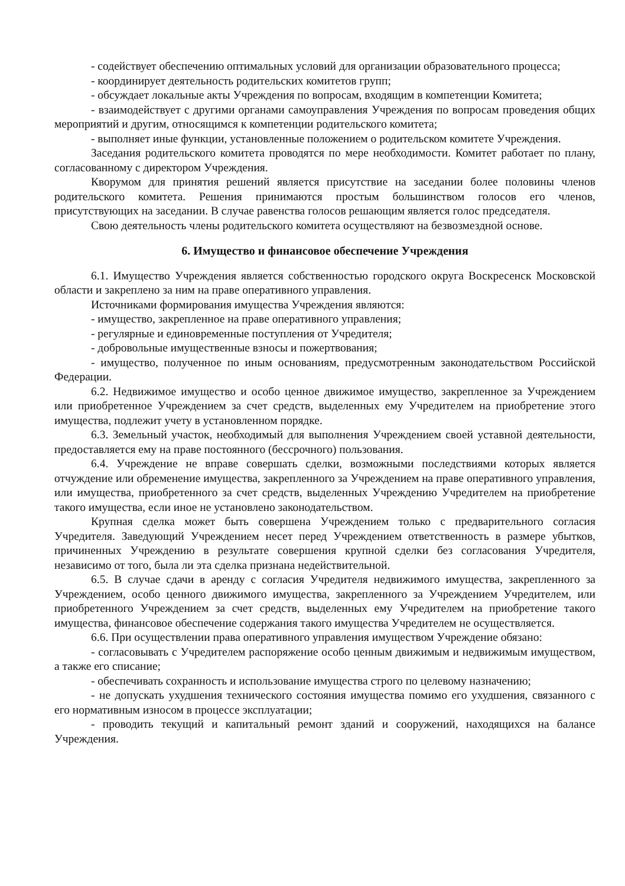- содействует обеспечению оптимальных условий для организации образовательного процесса;
- координирует деятельность родительских комитетов групп;
- обсуждает локальные акты Учреждения по вопросам, входящим в компетенции Комитета;
- взаимодействует с другими органами самоуправления Учреждения по вопросам проведения общих мероприятий и другим, относящимся к компетенции родительского комитета;
- выполняет иные функции, установленные положением о родительском комитете Учреждения.
Заседания родительского комитета проводятся по мере необходимости. Комитет работает по плану, согласованному с директором Учреждения.
Кворумом для принятия решений является присутствие на заседании более половины членов родительского комитета. Решения принимаются простым большинством голосов его членов, присутствующих на заседании. В случае равенства голосов решающим является голос председателя.
Свою деятельность члены родительского комитета осуществляют на безвозмездной основе.
6. Имущество и финансовое обеспечение Учреждения
6.1. Имущество Учреждения является собственностью городского округа Воскресенск Московской области и закреплено за ним на праве оперативного управления.
Источниками формирования имущества Учреждения являются:
- имущество, закрепленное на праве оперативного управления;
- регулярные и единовременные поступления от Учредителя;
- добровольные имущественные взносы и пожертвования;
- имущество, полученное по иным основаниям, предусмотренным законодательством Российской Федерации.
6.2. Недвижимое имущество и особо ценное движимое имущество, закрепленное за Учреждением или приобретенное Учреждением за счет средств, выделенных ему Учредителем на приобретение этого имущества, подлежит учету в установленном порядке.
6.3. Земельный участок, необходимый для выполнения Учреждением своей уставной деятельности, предоставляется ему на праве постоянного (бессрочного) пользования.
6.4. Учреждение не вправе совершать сделки, возможными последствиями которых является отчуждение или обременение имущества, закрепленного за Учреждением на праве оперативного управления, или имущества, приобретенного за счет средств, выделенных Учреждению Учредителем на приобретение такого имущества, если иное не установлено законодательством.
Крупная сделка может быть совершена Учреждением только с предварительного согласия Учредителя. Заведующий Учреждением несет перед Учреждением ответственность в размере убытков, причиненных Учреждению в результате совершения крупной сделки без согласования Учредителя, независимо от того, была ли эта сделка признана недействительной.
6.5. В случае сдачи в аренду с согласия Учредителя недвижимого имущества, закрепленного за Учреждением, особо ценного движимого имущества, закрепленного за Учреждением Учредителем, или приобретенного Учреждением за счет средств, выделенных ему Учредителем на приобретение такого имущества, финансовое обеспечение содержания такого имущества Учредителем не осуществляется.
6.6. При осуществлении права оперативного управления имуществом Учреждение обязано:
- согласовывать с Учредителем распоряжение особо ценным движимым и недвижимым имуществом, а также его списание;
- обеспечивать сохранность и использование имущества строго по целевому назначению;
- не допускать ухудшения технического состояния имущества помимо его ухудшения, связанного с его нормативным износом в процессе эксплуатации;
- проводить текущий и капитальный ремонт зданий и сооружений, находящихся на балансе Учреждения.